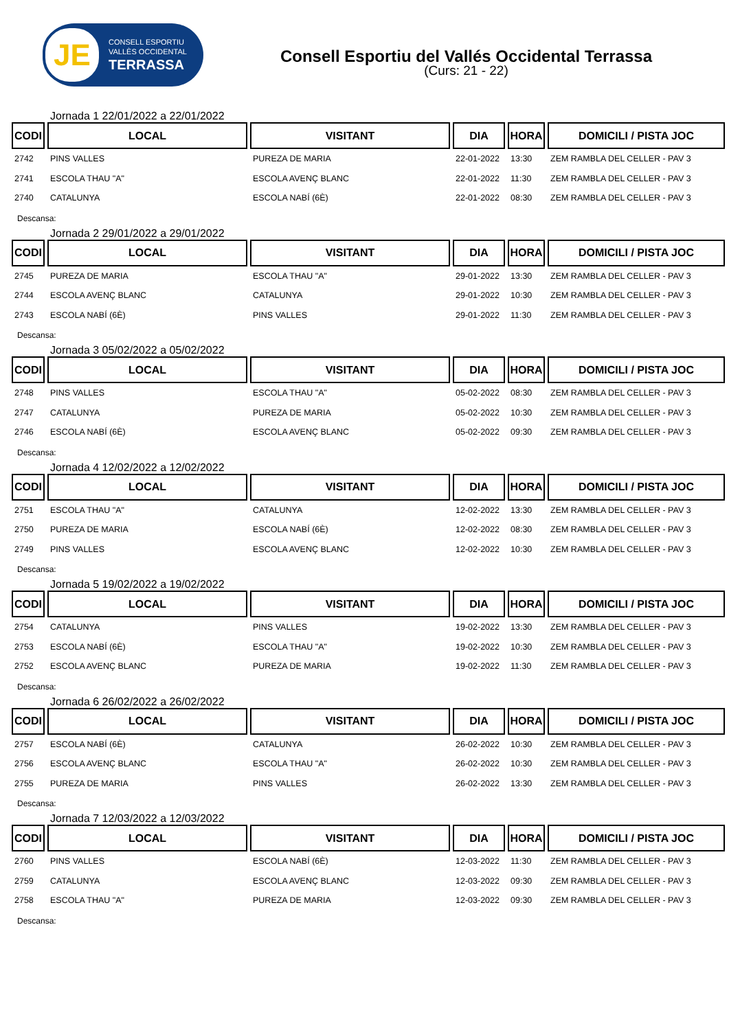JE
CONSELL ESPORTIU
VALLÈS OCCIDENTAL
TERRASSA
Consell Esportiu del Vallés Occidental Terrassa
(Curs: 21 - 22)
Jornada 1 22/01/2022 a 22/01/2022
| CODI | LOCAL | VISITANT | DIA | HORA | DOMICILI / PISTA JOC |
| --- | --- | --- | --- | --- | --- |
| 2742 | PINS VALLES | PUREZA DE MARIA | 22-01-2022 | 13:30 | ZEM RAMBLA DEL CELLER - PAV 3 |
| 2741 | ESCOLA THAU "A" | ESCOLA AVENÇ BLANC | 22-01-2022 | 11:30 | ZEM RAMBLA DEL CELLER - PAV 3 |
| 2740 | CATALUNYA | ESCOLA NABÍ (6È) | 22-01-2022 | 08:30 | ZEM RAMBLA DEL CELLER - PAV 3 |
Descansa:
Jornada 2 29/01/2022 a 29/01/2022
| CODI | LOCAL | VISITANT | DIA | HORA | DOMICILI / PISTA JOC |
| --- | --- | --- | --- | --- | --- |
| 2745 | PUREZA DE MARIA | ESCOLA THAU "A" | 29-01-2022 | 13:30 | ZEM RAMBLA DEL CELLER - PAV 3 |
| 2744 | ESCOLA AVENÇ BLANC | CATALUNYA | 29-01-2022 | 10:30 | ZEM RAMBLA DEL CELLER - PAV 3 |
| 2743 | ESCOLA NABÍ (6È) | PINS VALLES | 29-01-2022 | 11:30 | ZEM RAMBLA DEL CELLER - PAV 3 |
Descansa:
Jornada 3 05/02/2022 a 05/02/2022
| CODI | LOCAL | VISITANT | DIA | HORA | DOMICILI / PISTA JOC |
| --- | --- | --- | --- | --- | --- |
| 2748 | PINS VALLES | ESCOLA THAU "A" | 05-02-2022 | 08:30 | ZEM RAMBLA DEL CELLER - PAV 3 |
| 2747 | CATALUNYA | PUREZA DE MARIA | 05-02-2022 | 10:30 | ZEM RAMBLA DEL CELLER - PAV 3 |
| 2746 | ESCOLA NABÍ (6È) | ESCOLA AVENÇ BLANC | 05-02-2022 | 09:30 | ZEM RAMBLA DEL CELLER - PAV 3 |
Descansa:
Jornada 4 12/02/2022 a 12/02/2022
| CODI | LOCAL | VISITANT | DIA | HORA | DOMICILI / PISTA JOC |
| --- | --- | --- | --- | --- | --- |
| 2751 | ESCOLA THAU "A" | CATALUNYA | 12-02-2022 | 13:30 | ZEM RAMBLA DEL CELLER - PAV 3 |
| 2750 | PUREZA DE MARIA | ESCOLA NABÍ (6È) | 12-02-2022 | 08:30 | ZEM RAMBLA DEL CELLER - PAV 3 |
| 2749 | PINS VALLES | ESCOLA AVENÇ BLANC | 12-02-2022 | 10:30 | ZEM RAMBLA DEL CELLER - PAV 3 |
Descansa:
Jornada 5 19/02/2022 a 19/02/2022
| CODI | LOCAL | VISITANT | DIA | HORA | DOMICILI / PISTA JOC |
| --- | --- | --- | --- | --- | --- |
| 2754 | CATALUNYA | PINS VALLES | 19-02-2022 | 13:30 | ZEM RAMBLA DEL CELLER - PAV 3 |
| 2753 | ESCOLA NABÍ (6È) | ESCOLA THAU "A" | 19-02-2022 | 10:30 | ZEM RAMBLA DEL CELLER - PAV 3 |
| 2752 | ESCOLA AVENÇ BLANC | PUREZA DE MARIA | 19-02-2022 | 11:30 | ZEM RAMBLA DEL CELLER - PAV 3 |
Descansa:
Jornada 6 26/02/2022 a 26/02/2022
| CODI | LOCAL | VISITANT | DIA | HORA | DOMICILI / PISTA JOC |
| --- | --- | --- | --- | --- | --- |
| 2757 | ESCOLA NABÍ (6È) | CATALUNYA | 26-02-2022 | 10:30 | ZEM RAMBLA DEL CELLER - PAV 3 |
| 2756 | ESCOLA AVENÇ BLANC | ESCOLA THAU "A" | 26-02-2022 | 10:30 | ZEM RAMBLA DEL CELLER - PAV 3 |
| 2755 | PUREZA DE MARIA | PINS VALLES | 26-02-2022 | 13:30 | ZEM RAMBLA DEL CELLER - PAV 3 |
Descansa:
Jornada 7 12/03/2022 a 12/03/2022
| CODI | LOCAL | VISITANT | DIA | HORA | DOMICILI / PISTA JOC |
| --- | --- | --- | --- | --- | --- |
| 2760 | PINS VALLES | ESCOLA NABÍ (6È) | 12-03-2022 | 11:30 | ZEM RAMBLA DEL CELLER - PAV 3 |
| 2759 | CATALUNYA | ESCOLA AVENÇ BLANC | 12-03-2022 | 09:30 | ZEM RAMBLA DEL CELLER - PAV 3 |
| 2758 | ESCOLA THAU "A" | PUREZA DE MARIA | 12-03-2022 | 09:30 | ZEM RAMBLA DEL CELLER - PAV 3 |
Descansa: